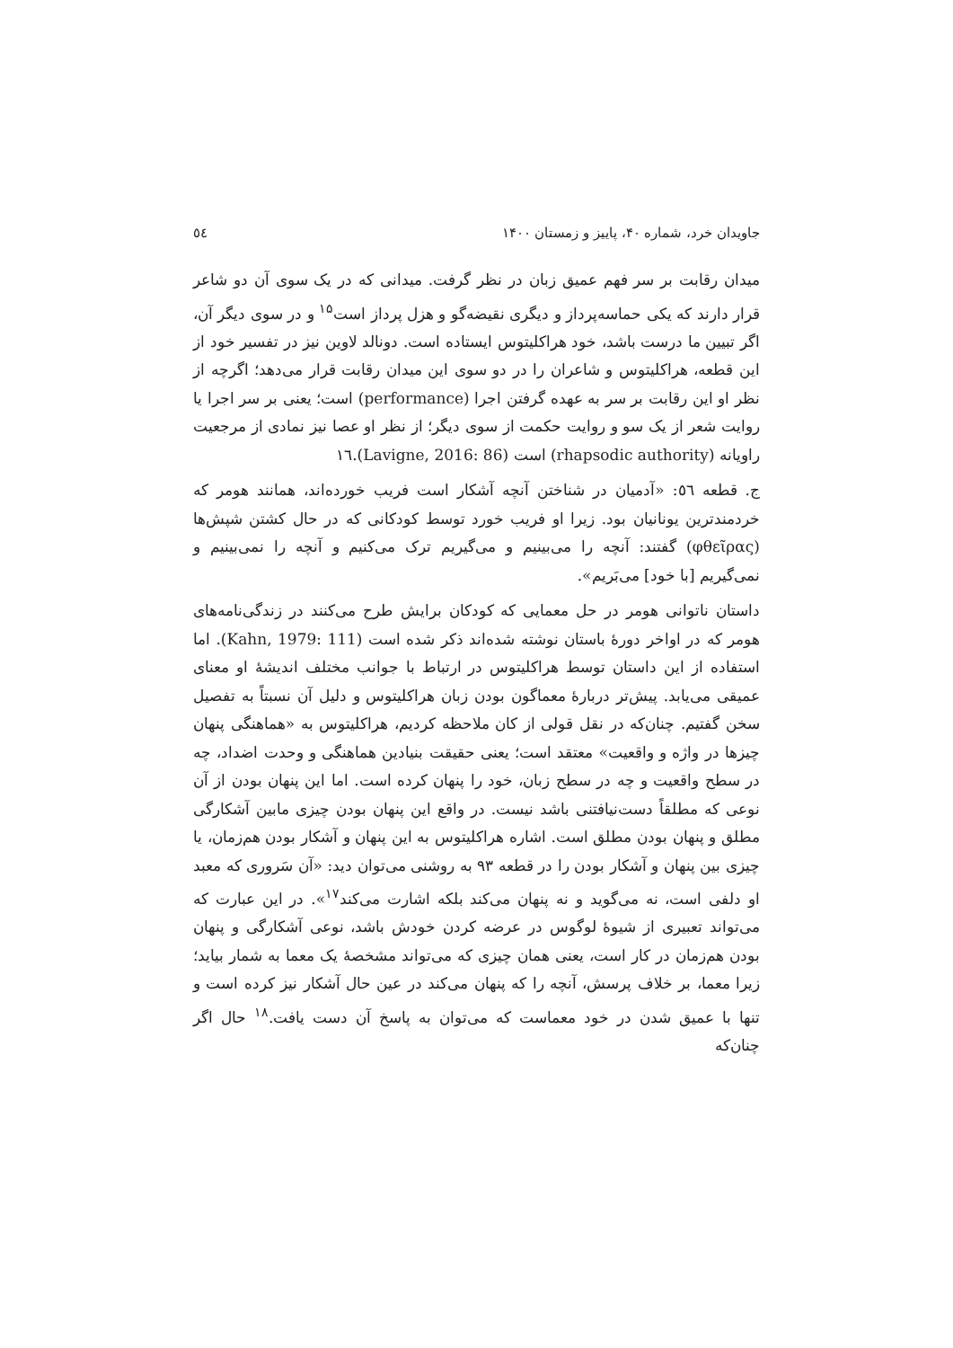جاویدان خرد، شماره ۴۰، پاییز و زمستان ۱۴۰۰ ٥٤
میدان رقابت بر سر فهم عمیق زبان در نظر گرفت. میدانی که در یک سوی آن دو شاعر قرار دارند که یکی حماسه‌پرداز و دیگری نقیضه‌گو و هزل پرداز است<sup>۱۵</sup> و در سوی دیگر آن، اگر تبیین ما درست باشد، خود هراکلیتوس ایستاده است. دونالد لاوین نیز در تفسیر خود از این قطعه، هراکلیتوس و شاعران را در دو سوی این میدان رقابت قرار می‌دهد؛ اگرچه از نظر او این رقابت بر سر به عهده گرفتن اجرا (performance) است؛ یعنی بر سر اجرا یا روایت شعر از یک سو و روایت حکمت از سوی دیگر؛ از نظر او عصا نیز نمادی از مرجعیت راویانه (rhapsodic authority) است (Lavigne, 2016: 86).۱٦
ج. قطعه ٥٦: «آدمیان در شناختن آنچه آشکار است فریب خورده‌اند، همانند هومر که خردمندترین یونانیان بود. زیرا او فریب خورد توسط کودکانی که در حال کشتن شپش‌ها (φθεῖρας) گفتند: آنچه را می‌بینیم و می‌گیریم ترک می‌کنیم و آنچه را نمی‌بینیم و نمی‌گیریم [با خود] می‌بَریم».
داستان ناتوانی هومر در حل معمایی که کودکان برایش طرح می‌کنند در زندگی‌نامه‌های هومر که در اواخر دورهٔ باستان نوشته شده‌اند ذکر شده است (Kahn, 1979: 111). اما استفاده از این داستان توسط هراکلیتوس در ارتباط با جوانب مختلف اندیشهٔ او معنای عمیقی می‌یابد. پیش‌تر دربارهٔ معماگون بودن زبان هراکلیتوس و دلیل آن نسبتاً به تفصیل سخن گفتیم. چنان‌که در نقل قولی از کان ملاحظه کردیم، هراکلیتوس به «هماهنگی پنهان چیزها در واژه و واقعیت» معتقد است؛ یعنی حقیقت بنیادین هماهنگی و وحدت اضداد، چه در سطح واقعیت و چه در سطح زبان، خود را پنهان کرده است. اما این پنهان بودن از آن نوعی که مطلقاً دست‌نیافتنی باشد نیست. در واقع این پنهان بودن چیزی مابین آشکارگی مطلق و پنهان بودن مطلق است. اشاره هراکلیتوس به این پنهان و آشکار بودن هم‌زمان، یا چیزی بین پنهان و آشکار بودن را در قطعه ۹۳ به روشنی می‌توان دید: «آن سَروری که معبد او دلفی است، نه می‌گوید و نه پنهان می‌کند بلکه اشارت می‌کند<sup>۱۷</sup>». در این عبارت که می‌تواند تعبیری از شیوهٔ لوگوس در عرضه کردن خودش باشد، نوعی آشکارگی و پنهان بودن هم‌زمان در کار است، یعنی همان چیزی که می‌تواند مشخصهٔ یک معما به شمار بیاید؛ زیرا معما، بر خلاف پرسش، آنچه را که پنهان می‌کند در عین حال آشکار نیز کرده است و تنها با عمیق شدن در خود معماست که می‌توان به پاسخ آن دست یافت.<sup>۱۸</sup> حال اگر چنان‌که